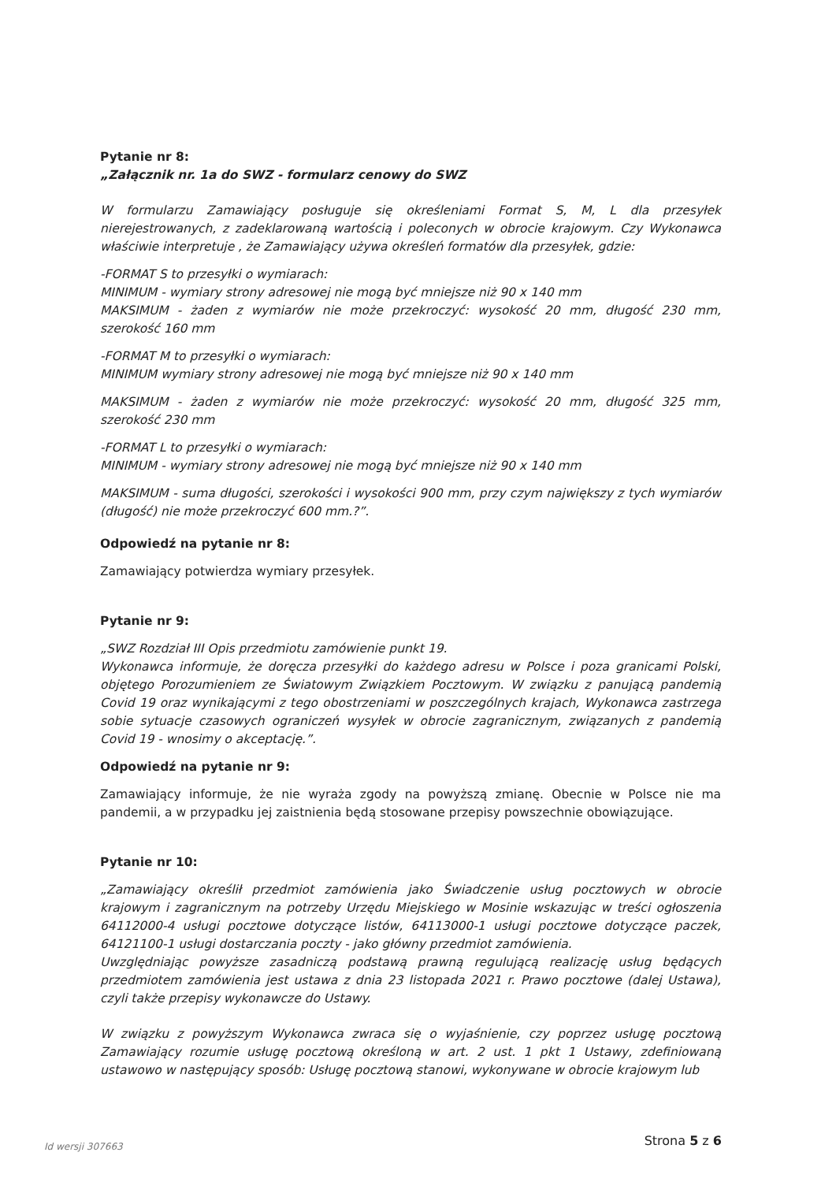Pytanie nr 8:
„Załącznik nr. 1a do SWZ - formularz cenowy do SWZ
W formularzu Zamawiający posługuje się określeniami Format S, M, L dla przesyłek nierejestrowanych, z zadeklarowaną wartością i poleconych w obrocie krajowym. Czy Wykonawca właściwie interpretuje , że Zamawiający używa określeń formatów dla przesyłek, gdzie:
-FORMAT S to przesyłki o wymiarach:
MINIMUM - wymiary strony adresowej nie mogą być mniejsze niż 90 x 140 mm
MAKSIMUM - żaden z wymiarów nie może przekroczyć: wysokość 20 mm, długość 230 mm, szerokość 160 mm
-FORMAT M to przesyłki o wymiarach:
MINIMUM wymiary strony adresowej nie mogą być mniejsze niż 90 x 140 mm
MAKSIMUM - żaden z wymiarów nie może przekroczyć: wysokość 20 mm, długość 325 mm, szerokość 230 mm
-FORMAT L to przesyłki o wymiarach:
MINIMUM - wymiary strony adresowej nie mogą być mniejsze niż 90 x 140 mm
MAKSIMUM - suma długości, szerokości i wysokości 900 mm, przy czym największy z tych wymiarów (długość) nie może przekroczyć 600 mm.?”.
Odpowiedź na pytanie nr 8:
Zamawiający potwierdza wymiary przesyłek.
Pytanie nr 9:
„SWZ Rozdział III Opis przedmiotu zamówienie punkt 19.
Wykonawca informuje, że doręcza przesyłki do każdego adresu w Polsce i poza granicami Polski, objętego Porozumieniem ze Światowym Związkiem Pocztowym. W związku z panującą pandemią Covid 19 oraz wynikającymi z tego obostrzeniami w poszczególnych krajach, Wykonawca zastrzega sobie sytuacje czasowych ograniczeń wysyłek w obrocie zagranicznym, związanych z pandemią Covid 19 - wnosimy o akceptację.”.
Odpowiedź na pytanie nr 9:
Zamawiający informuje, że nie wyraża zgody na powyższą zmianę. Obecnie w Polsce nie ma pandemii, a w przypadku jej zaistnienia będą stosowane przepisy powszechnie obowiązujące.
Pytanie nr 10:
„Zamawiający określił przedmiot zamówienia jako Świadczenie usług pocztowych w obrocie krajowym i zagranicznym na potrzeby Urzędu Miejskiego w Mosinie wskazując w treści ogłoszenia 64112000-4 usługi pocztowe dotyczące listów, 64113000-1 usługi pocztowe dotyczące paczek, 64121100-1 usługi dostarczania poczty - jako główny przedmiot zamówienia.
Uwzględniając powyższe zasadniczą podstawą prawną regulującą realizację usług będących przedmiotem zamówienia jest ustawa z dnia 23 listopada 2021 r. Prawo pocztowe (dalej Ustawa), czyli także przepisy wykonawcze do Ustawy.
W związku z powyższym Wykonawca zwraca się o wyjaśnienie, czy poprzez usługę pocztową Zamawiający rozumie usługę pocztową określoną w art. 2 ust. 1 pkt 1 Ustawy, zdefiniowaną ustawowo w następujący sposób: Usługę pocztową stanowi, wykonywane w obrocie krajowym lub
Id wersji 307663 Strona 5 z 6